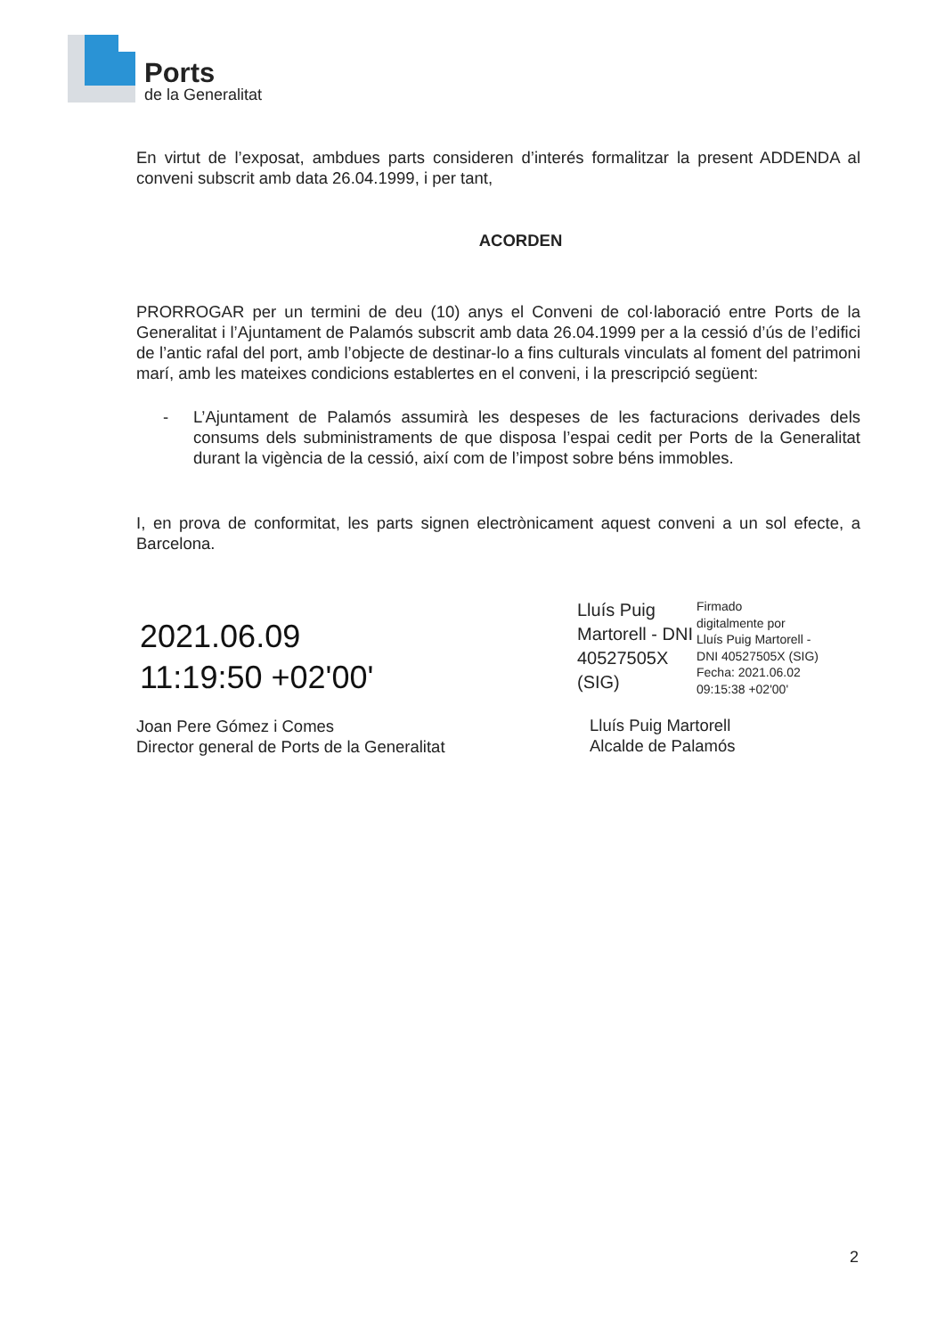Ports
de la Generalitat
En virtut de l’exposat, ambdues parts consideren d’interés formalitzar la present ADDENDA al conveni subscrit amb data 26.04.1999, i per tant,
ACORDEN
PRORROGAR per un termini de deu (10) anys el Conveni de col·laboració entre Ports de la Generalitat i l’Ajuntament de Palamós subscrit amb data 26.04.1999 per a la cessió d’ús de l’edifici de l’antic rafal del port, amb l’objecte de destinar-lo a fins culturals vinculats al foment del patrimoni marí, amb les mateixes condicions establertes en el conveni, i la prescripció següent:
- L’Ajuntament de Palamós assumirà les despeses de les facturacions derivades dels consums dels subministraments de que disposa l’espai cedit per Ports de la Generalitat durant la vigència de la cessió, així com de l’impost sobre béns immobles.
I, en prova de conformitat, les parts signen electrònicament aquest conveni a un sol efecte, a Barcelona.
2021.06.09
11:19:50 +02'00'
Joan Pere Gómez i Comes
Director general de Ports de la Generalitat
Lluís Puig
Martorell - DNI
40527505X
(SIG)
Firmado
digitalmente por
Lluís Puig Martorell -
DNI 40527505X (SIG)
Fecha: 2021.06.02
09:15:38 +02'00'
Lluís Puig Martorell
Alcalde de Palamós
2